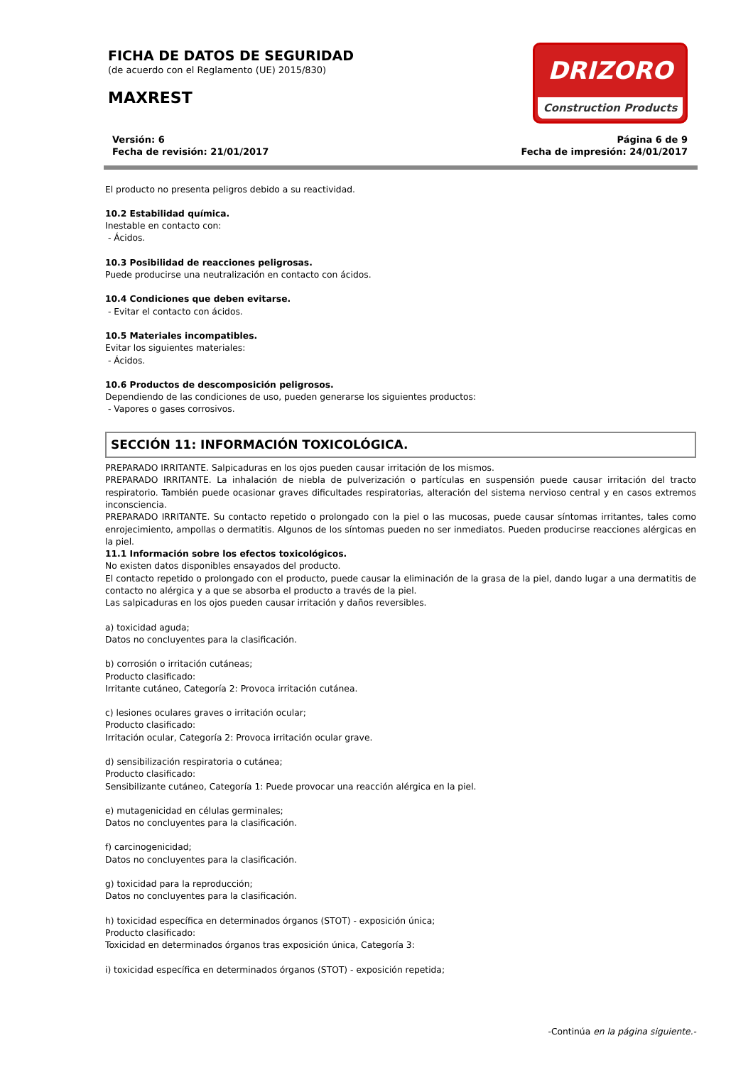FICHA DE DATOS DE SEGURIDAD
(de acuerdo con el Reglamento (UE) 2015/830)
MAXREST
DRIZORO
Construction Products
Versión: 6
Fecha de revisión: 21/01/2017
Página 6 de 9
Fecha de impresión: 24/01/2017
El producto no presenta peligros debido a su reactividad.
10.2 Estabilidad química.
Inestable en contacto con:
- Ácidos.
10.3 Posibilidad de reacciones peligrosas.
Puede producirse una neutralización en contacto con ácidos.
10.4 Condiciones que deben evitarse.
- Evitar el contacto con ácidos.
10.5 Materiales incompatibles.
Evitar los siguientes materiales:
- Ácidos.
10.6 Productos de descomposición peligrosos.
Dependiendo de las condiciones de uso, pueden generarse los siguientes productos:
- Vapores o gases corrosivos.
SECCIÓN 11: INFORMACIÓN TOXICOLÓGICA.
PREPARADO IRRITANTE. Salpicaduras en los ojos pueden causar irritación de los mismos.
PREPARADO IRRITANTE. La inhalación de niebla de pulverización o partículas en suspensión puede causar irritación del tracto respiratorio. También puede ocasionar graves dificultades respiratorias, alteración del sistema nervioso central y en casos extremos inconsciencia.
PREPARADO IRRITANTE. Su contacto repetido o prolongado con la piel o las mucosas, puede causar síntomas irritantes, tales como enrojecimiento, ampollas o dermatitis. Algunos de los síntomas pueden no ser inmediatos. Pueden producirse reacciones alérgicas en la piel.
11.1 Información sobre los efectos toxicológicos.
No existen datos disponibles ensayados del producto.
El contacto repetido o prolongado con el producto, puede causar la eliminación de la grasa de la piel, dando lugar a una dermatitis de contacto no alérgica y a que se absorba el producto a través de la piel.
Las salpicaduras en los ojos pueden causar irritación y daños reversibles.
a) toxicidad aguda;
Datos no concluyentes para la clasificación.
b) corrosión o irritación cutáneas;
Producto clasificado:
Irritante cutáneo, Categoría 2: Provoca irritación cutánea.
c) lesiones oculares graves o irritación ocular;
Producto clasificado:
Irritación ocular, Categoría 2: Provoca irritación ocular grave.
d) sensibilización respiratoria o cutánea;
Producto clasificado:
Sensibilizante cutáneo, Categoría 1: Puede provocar una reacción alérgica en la piel.
e) mutagenicidad en células germinales;
Datos no concluyentes para la clasificación.
f) carcinogenicidad;
Datos no concluyentes para la clasificación.
g) toxicidad para la reproducción;
Datos no concluyentes para la clasificación.
h) toxicidad específica en determinados órganos (STOT) - exposición única;
Producto clasificado:
Toxicidad en determinados órganos tras exposición única, Categoría 3:
i) toxicidad específica en determinados órganos (STOT) - exposición repetida;
-Continúa en la página siguiente.-